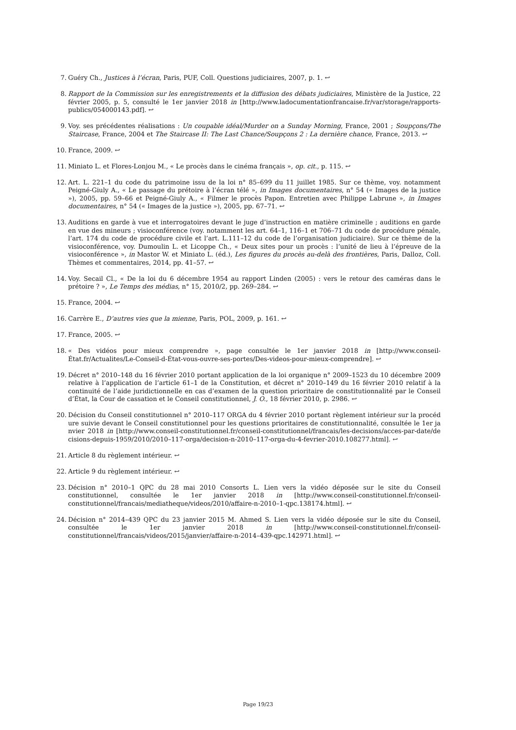7. Guéry Ch., Justices à l’écran, Paris, PUF, Coll. Questions judiciaires, 2007, p. 1. ↩
8. Rapport de la Commission sur les enregistrements et la diffusion des débats judiciaires, Ministère de la Justice, 22 février 2005, p. 5, consulté le 1er janvier 2018 in [http://www.ladocumentationfrancaise.fr/var/storage/rapports-publics/054000143.pdf]. ↩
9. Voy. ses précédentes réalisations : Un coupable idéal/Murder on a Sunday Morning, France, 2001 ; Soupçons/The Staircase, France, 2004 et The Staircase II: The Last Chance/Soupçons 2 : La dernière chance, France, 2013. ↩
10. France, 2009. ↩
11. Miniato L. et Flores-Lonjou M., « Le procès dans le cinéma français », op. cit., p. 115. ↩
12. Art. L. 221–1 du code du patrimoine issu de la loi n° 85–699 du 11 juillet 1985. Sur ce thème, voy. notamment Peigné-Giuly A., « Le passage du prétoire à l’écran télé », in Images documentaires, n° 54 (« Images de la justice »), 2005, pp. 59–66 et Peigné-Giuly A., « Filmer le procès Papon. Entretien avec Philippe Labrune », in Images documentaires, n° 54 (« Images de la justice »), 2005, pp. 67–71. ↩
13. Auditions en garde à vue et interrogatoires devant le juge d’instruction en matière criminelle ; auditions en garde en vue des mineurs ; visioconférence (voy. notamment les art. 64–1, 116–1 et 706–71 du code de procédure pénale, l’art. 174 du code de procédure civile et l’art. L.111–12 du code de l’organisation judiciaire). Sur ce thème de la visioconférence, voy. Dumoulin L. et Licoppe Ch., « Deux sites pour un procès : l’unité de lieu à l’épreuve de la visioconférence », in Mastor W. et Miniato L. (éd.), Les figures du procès au-delà des frontières, Paris, Dalloz, Coll. Thèmes et commentaires, 2014, pp. 41–57. ↩
14. Voy. Secail Cl., « De la loi du 6 décembre 1954 au rapport Linden (2005) : vers le retour des caméras dans le prétoire ? », Le Temps des médias, n° 15, 2010/2, pp. 269–284. ↩
15. France, 2004. ↩
16. Carrère E., D’autres vies que la mienne, Paris, POL, 2009, p. 161. ↩
17. France, 2005. ↩
18. « Des vidéos pour mieux comprendre », page consultée le 1er janvier 2018 in [http://www.conseil-État.fr/Actualites/Le-Conseil-d-État-vous-ouvre-ses-portes/Des-videos-pour-mieux-comprendre]. ↩
19. Décret n° 2010–148 du 16 février 2010 portant application de la loi organique n° 2009–1523 du 10 décembre 2009 relative à l’application de l’article 61–1 de la Constitution, et décret n° 2010–149 du 16 février 2010 relatif à la continuité de l’aide juridictionnelle en cas d’examen de la question prioritaire de constitutionnalité par le Conseil d’État, la Cour de cassation et le Conseil constitutionnel, J. O., 18 février 2010, p. 2986. ↩
20. Décision du Conseil constitutionnel n° 2010–117 ORGA du 4 février 2010 portant règlement intérieur sur la procédure suivie devant le Conseil constitutionnel pour les questions prioritaires de constitutionnalité, consultée le 1er janvier 2018 in [http://www.conseil-constitutionnel.fr/conseil-constitutionnel/francais/les-decisions/acces-par-date/decisions-depuis-1959/2010/2010–117-orga/decision-n-2010–117-orga-du-4-fevrier-2010.108277.html]. ↩
21. Article 8 du règlement intérieur. ↩
22. Article 9 du règlement intérieur. ↩
23. Décision n° 2010–1 QPC du 28 mai 2010 Consorts L. Lien vers la vidéo déposée sur le site du Conseil constitutionnel, consultée le 1er janvier 2018 in [http://www.conseil-constitutionnel.fr/conseil-constitutionnel/francais/mediatheque/videos/2010/affaire-n-2010–1-qpc.138174.html]. ↩
24. Décision n° 2014–439 QPC du 23 janvier 2015 M. Ahmed S. Lien vers la vidéo déposée sur le site du Conseil, consultée le 1er janvier 2018 in [http://www.conseil-constitutionnel.fr/conseil-constitutionnel/francais/videos/2015/janvier/affaire-n-2014–439-qpc.142971.html]. ↩
Page 19/23